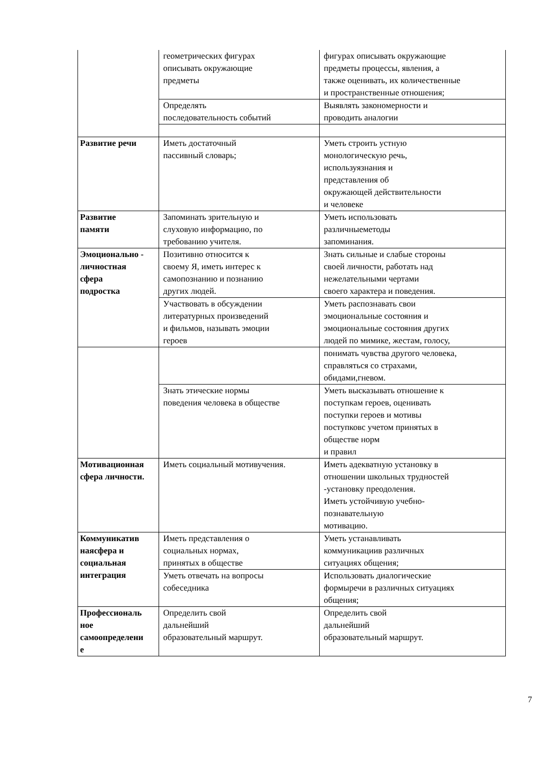| | геометрических фигурах описывать окружающие предметы | фигурах описывать окружающие предметы процессы, явления, а также оценивать, их количественные и пространственные отношения; |
| | Определять последовательность событий | Выявлять закономерности и проводить аналогии |
| Развитие речи | Иметь достаточный пассивный словарь; | Уметь строить устную монологическую речь, используязнания и представления об окружающей действительности и человеке |
| Развитие памяти | Запоминать зрительную и слуховую информацию, по требованию учителя. | Уметь использовать различныеметоды запоминания. |
| Эмоционально - личностная сфера подростка | Позитивно относится к своему Я, иметь интерес к самопознанию и познанию других людей. | Знать сильные и слабые стороны своей личности, работать над нежелательными чертами своего характера и поведения. |
| | Участвовать в обсуждении литературных произведений и фильмов, называть эмоции героев | Уметь распознавать свои эмоциональные состояния и эмоциональные состояния других людей по мимике, жестам, голосу, |
| | | понимать чувства другого человека, справляться со страхами, обидами,гневом. |
| | Знать этические нормы поведения человека в обществе | Уметь высказывать отношение к поступкам героев, оценивать поступки героев и мотивы поступковс учетом принятых в обществе норм и правил |
| Мотивационная сфера личности. | Иметь социальный мотивучения. | Иметь адекватную установку в отношении школьных трудностей -установку преодоления. Иметь устойчивую учебно- познавательную мотивацию. |
| Коммуникатив наясфера и социальная интеграция | Иметь представления о социальных нормах, принятых в обществе | Уметь устанавливать коммуникациив различных ситуациях общения; |
| | Уметь отвечать на вопросы собеседника | Использовать диалогические формыречи в различных ситуациях общения; |
| Профессиональ ное самоопределени е | Определить свой дальнейший образовательный маршрут. | Определить свой дальнейший образовательный маршрут. |
7